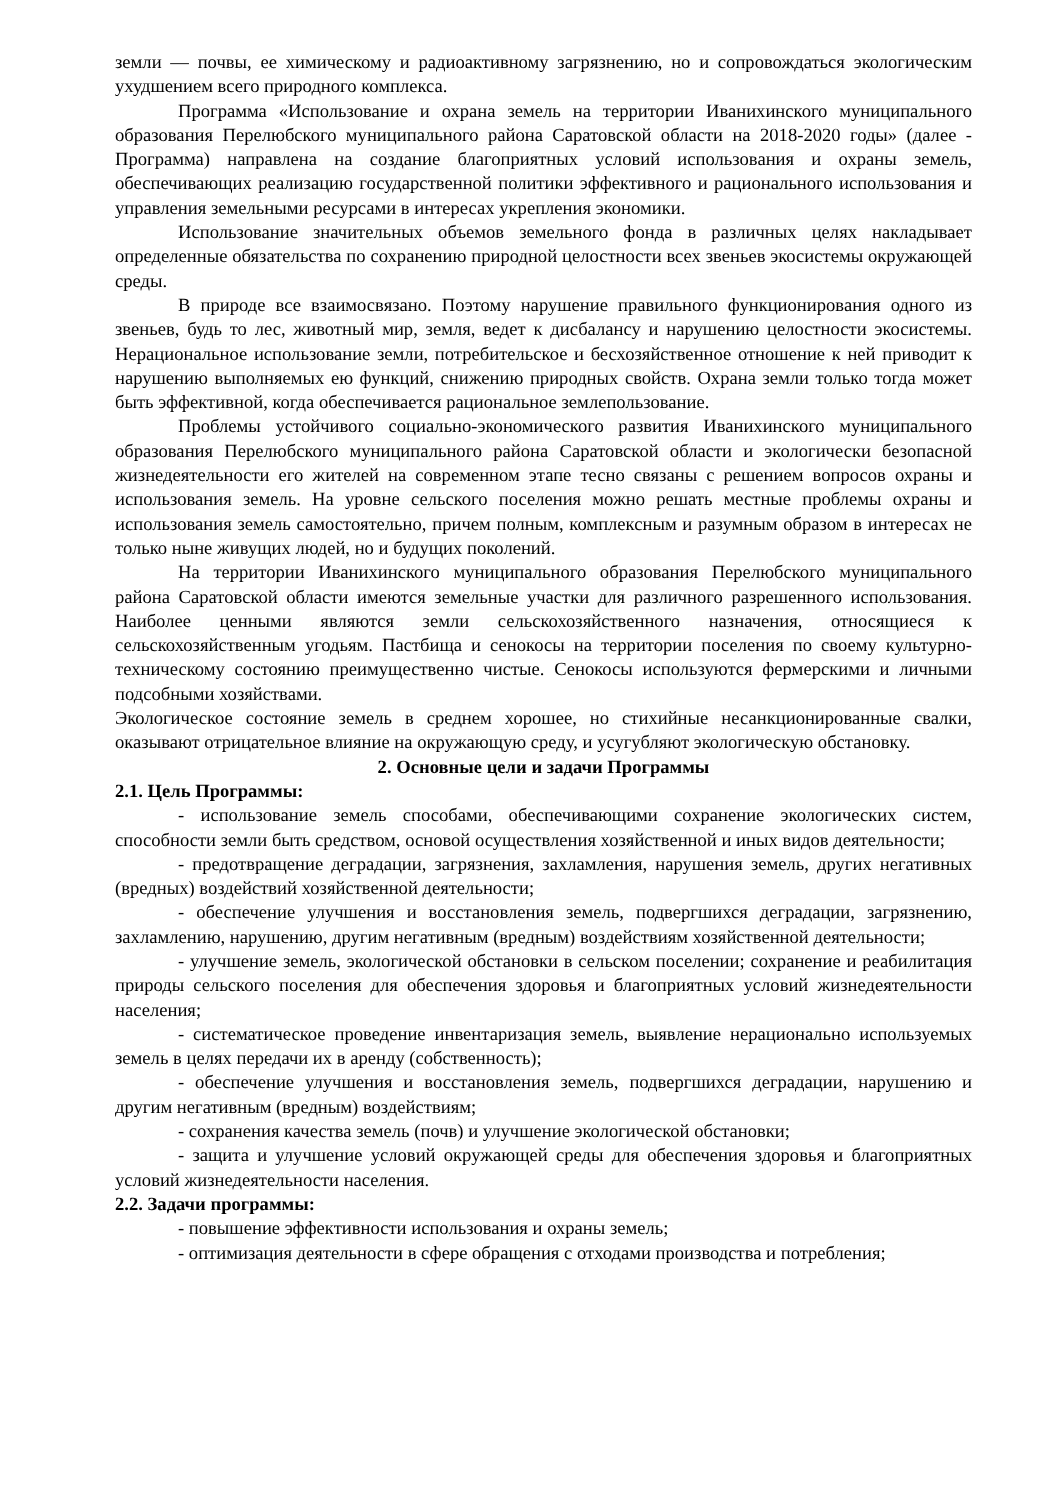земли — почвы, ее химическому и радиоактивному загрязнению, но и сопровождаться экологическим ухудшением всего природного комплекса.
Программа «Использование и охрана земель на территории Иванихинского муниципального образования Перелюбского муниципального района Саратовской области на 2018-2020 годы» (далее - Программа) направлена на создание благоприятных условий использования и охраны земель, обеспечивающих реализацию государственной политики эффективного и рационального использования и управления земельными ресурсами в интересах укрепления экономики.
Использование значительных объемов земельного фонда в различных целях накладывает определенные обязательства по сохранению природной целостности всех звеньев экосистемы окружающей среды.
В природе все взаимосвязано. Поэтому нарушение правильного функционирования одного из звеньев, будь то лес, животный мир, земля, ведет к дисбалансу и нарушению целостности экосистемы. Нерациональное использование земли, потребительское и бесхозяйственное отношение к ней приводит к нарушению выполняемых ею функций, снижению природных свойств. Охрана земли только тогда может быть эффективной, когда обеспечивается рациональное землепользование.
Проблемы устойчивого социально-экономического развития Иванихинского муниципального образования Перелюбского муниципального района Саратовской области и экологически безопасной жизнедеятельности его жителей на современном этапе тесно связаны с решением вопросов охраны и использования земель. На уровне сельского поселения можно решать местные проблемы охраны и использования земель самостоятельно, причем полным, комплексным и разумным образом в интересах не только ныне живущих людей, но и будущих поколений.
На территории Иванихинского муниципального образования Перелюбского муниципального района Саратовской области имеются земельные участки для различного разрешенного использования. Наиболее ценными являются земли сельскохозяйственного назначения, относящиеся к сельскохозяйственным угодьям. Пастбища и сенокосы на территории поселения по своему культурно-техническому состоянию преимущественно чистые. Сенокосы используются фермерскими и личными подсобными хозяйствами.
Экологическое состояние земель в среднем хорошее, но стихийные несанкционированные свалки, оказывают отрицательное влияние на окружающую среду, и усугубляют экологическую обстановку.
2. Основные цели и задачи Программы
2.1. Цель Программы:
- использование земель способами, обеспечивающими сохранение экологических систем, способности земли быть средством, основой осуществления хозяйственной и иных видов деятельности;
- предотвращение деградации, загрязнения, захламления, нарушения земель, других негативных (вредных) воздействий хозяйственной деятельности;
- обеспечение улучшения и восстановления земель, подвергшихся деградации, загрязнению, захламлению, нарушению, другим негативным (вредным) воздействиям хозяйственной деятельности;
- улучшение земель, экологической обстановки в сельском поселении; сохранение и реабилитация природы сельского поселения для обеспечения здоровья и благоприятных условий жизнедеятельности населения;
- систематическое проведение инвентаризация земель, выявление нерационально используемых земель в целях передачи их в аренду (собственность);
- обеспечение улучшения и восстановления земель, подвергшихся деградации, нарушению и другим негативным (вредным) воздействиям;
- сохранения качества земель (почв) и улучшение экологической обстановки;
- защита и улучшение условий окружающей среды для обеспечения здоровья и благоприятных условий жизнедеятельности населения.
2.2. Задачи программы:
- повышение эффективности использования и охраны земель;
- оптимизация деятельности в сфере обращения с отходами производства и потребления;